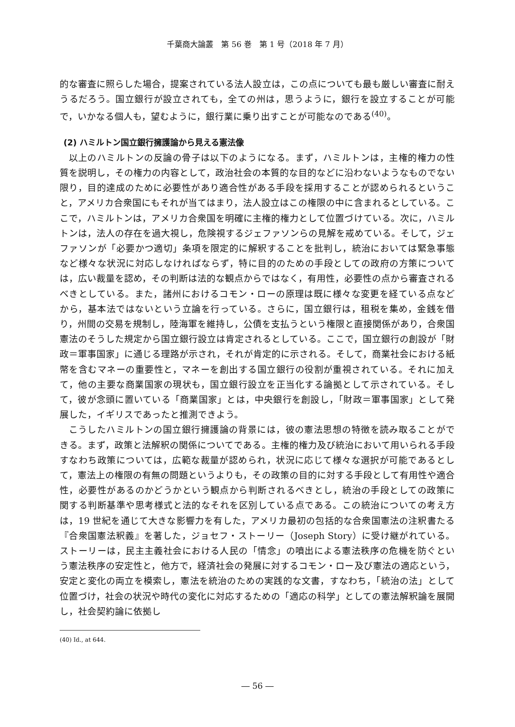千葉商大論叢　第 56 巻　第 1 号（2018 年 7 月）
的な審査に照らした場合，提案されている法人設立は，この点についても最も厳しい審査に耐えうるだろう。国立銀行が設立されても，全ての州は，思うように，銀行を設立することが可能で，いかなる個人も，望むように，銀行業に乗り出すことが可能なのである<sup>(40)</sup>。
(2) ハミルトン国立銀行擁護論から見える憲法像
以上のハミルトンの反論の骨子は以下のようになる。まず，ハミルトンは，主権的権力の性質を説明し，その権力の内容として，政治社会の本質的な目的などに沿わないようなものでない限り，目的達成のために必要性があり適合性がある手段を採用することが認められるということ，アメリカ合衆国にもそれが当てはまり，法人設立はこの権限の中に含まれるとしている。ここで，ハミルトンは，アメリカ合衆国を明確に主権的権力として位置づけている。次に，ハミルトンは，法人の存在を過大視し，危険視するジェファソンらの見解を戒めている。そして，ジェファソンが「必要かつ適切」条項を限定的に解釈することを批判し，統治においては緊急事態など様々な状況に対応しなければならず，特に目的のための手段としての政府の方策については，広い裁量を認め，その判断は法的な観点からではなく，有用性，必要性の点から審査されるべきとしている。また，諸州におけるコモン・ローの原理は既に様々な変更を経ている点などから，基本法ではないという立論を行っている。さらに，国立銀行は，租税を集め，金銭を借り，州間の交易を規制し，陸海軍を維持し，公債を支払うという権限と直接関係があり，合衆国憲法のそうした規定から国立銀行設立は肯定されるとしている。ここで，国立銀行の創設が「財政＝軍事国家」に通じる理路が示され，それが肯定的に示される。そして，商業社会における紙幣を含むマネーの重要性と，マネーを創出する国立銀行の役割が重視されている。それに加えて，他の主要な商業国家の現状も，国立銀行設立を正当化する論拠として示されている。そして，彼が念頭に置いている「商業国家」とは，中央銀行を創設し，「財政＝軍事国家」として発展した，イギリスであったと推測できよう。
こうしたハミルトンの国立銀行擁護論の背景には，彼の憲法思想の特徴を読み取ることができる。まず，政策と法解釈の関係についてである。主権的権力及び統治において用いられる手段すなわち政策については，広範な裁量が認められ，状況に応じて様々な選択が可能であるとして，憲法上の権限の有無の問題というよりも，その政策の目的に対する手段として有用性や適合性，必要性があるのかどうかという観点から判断されるべきとし，統治の手段としての政策に関する判断基準や思考様式と法的なそれを区別している点である。この統治についての考え方は，19 世紀を通じて大きな影響力を有した，アメリカ最初の包括的な合衆国憲法の注釈書たる『合衆国憲法釈義』を著した，ジョセフ・ストーリー（Joseph Story）に受け継がれている。ストーリーは，民主主義社会における人民の「情念」の噴出による憲法秩序の危機を防ぐという憲法秩序の安定性と，他方で，経済社会の発展に対するコモン・ロー及び憲法の適応という，安定と変化の両立を模索し，憲法を統治のための実践的な文書，すなわち，「統治の法」として位置づけ，社会の状況や時代の変化に対応するための「適応の科学」としての憲法解釈論を展開し，社会契約論に依拠し
(40) Id., at 644.
― 56 ―